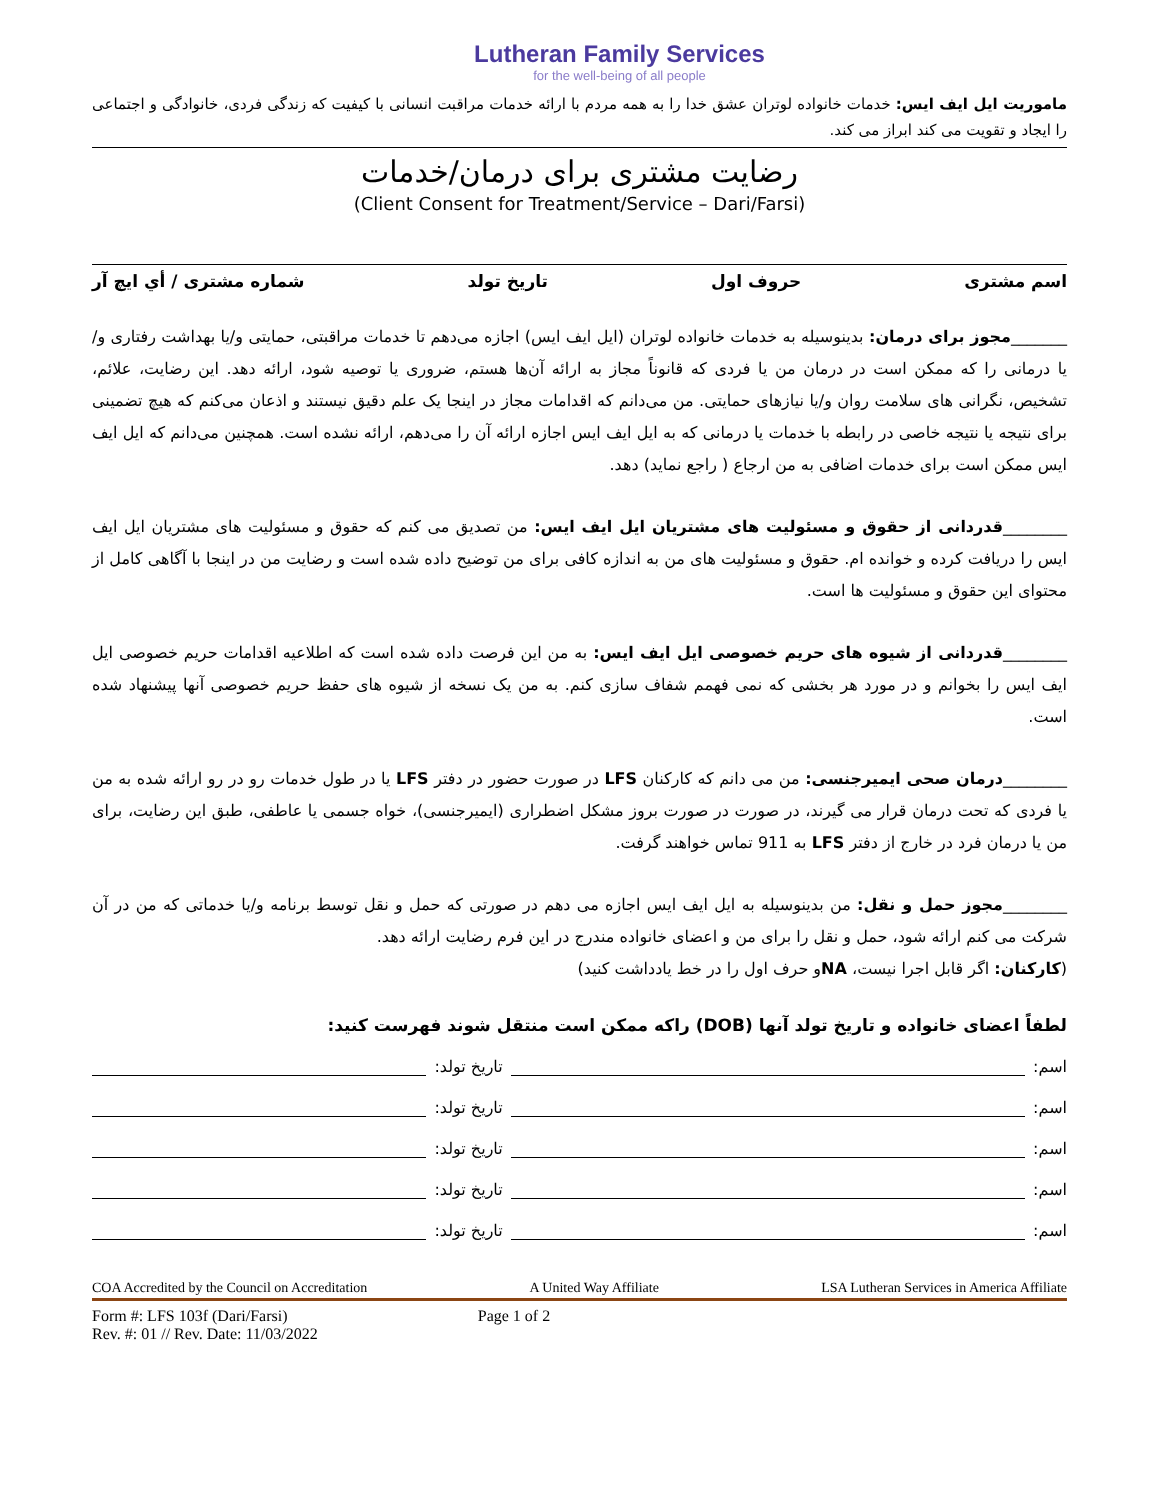Lutheran Family Services
for the well-being of all people
ماموریت ایل ایف ایس: خدمات خانواده لوتران عشق خدا را به همه مردم با ارائه خدمات مراقبت انسانی با کیفیت که زندگی فردی، خانوادگی و اجتماعی را ایجاد و تقویت می کند ابراز می کند.
رضایت مشتری برای درمان/خدمات
(Client Consent for Treatment/Service – Dari/Farsi)
اسم مشتری حروف اول تاریخ تولد شماره مشتری / أي ايچ آر
_______مجوز برای درمان: بدینوسیله به خدمات خانواده لوتران (ایل ایف ایس) اجازه می‌دهم تا خدمات مراقبتی، حمایتی و/یا بهداشت رفتاری و/یا درمانی را که ممکن است در درمان من یا فردی که قانوناً مجاز به ارائه آن‌ها هستم، ضروری یا توصیه شود، ارائه دهد. این رضایت، علائم، تشخیص، نگرانی های سلامت روان و/یا نیازهای حمایتی. من می‌دانم که اقدامات مجاز در اینجا یک علم دقیق نیستند و اذعان می‌کنم که هیچ تضمینی برای نتیجه یا نتیجه خاصی در رابطه با خدمات یا درمانی که به ایل ایف ایس اجازه ارائه آن را می‌دهم، ارائه نشده است. همچنین می‌دانم که ایل ایف ایس ممکن است برای خدمات اضافی به من ارجاع ( راجع نماید) دهد.
________قدردانی از حقوق و مسئولیت های مشتریان ایل ایف ایس: من تصدیق می کنم که حقوق و مسئولیت های مشتریان ایل ایف ایس را دریافت کرده و خوانده ام. حقوق و مسئولیت های من به اندازه کافی برای من توضیح داده شده است و رضایت من در اینجا با آگاهی کامل از محتوای این حقوق و مسئولیت ها است.
________قدردانی از شیوه های حریم خصوصی ایل ایف ایس: به من این فرصت داده شده است که اطلاعیه اقدامات حریم خصوصی ایل ایف ایس را بخوانم و در مورد هر بخشی که نمی فهمم شفاف سازی کنم. به من یک نسخه از شیوه های حفظ حریم خصوصی آنها پیشنهاد شده است.
________درمان صحی ایمیرجنسی: من می دانم که کارکنان LFS در صورت حضور در دفتر LFS یا در طول خدمات رو در رو ارائه شده به من یا فردی که تحت درمان قرار می گیرند، در صورت در صورت بروز مشکل اضطراری (ایمیرجنسی)، خواه جسمی یا عاطفی، طبق این رضایت، برای من یا درمان فرد در خارج از دفتر LFS به 911 تماس خواهند گرفت.
________مجوز حمل و نقل: من بدینوسیله به ایل ایف ایس اجازه می دهم در صورتی که حمل و نقل توسط برنامه و/یا خدماتی که من در آن شرکت می کنم ارائه شود، حمل و نقل را برای من و اعضای خانواده مندرج در این فرم رضایت ارائه دهد.
(کارکنان: اگر قابل اجرا نیست، NAو حرف اول را در خط یادداشت کنید)
لطفاً اعضای خانواده و تاریخ تولد آنها (DOB) راکه ممکن است منتقل شوند فهرست کنید:
اسم: تاریخ تولد:
اسم: تاریخ تولد:
اسم: تاریخ تولد:
اسم: تاریخ تولد:
اسم: تاریخ تولد:
COA Accredited by the Council on Accreditation A United Way Affiliate LSA Lutheran Services in America Affiliate
Form #: LFS 103f (Dari/Farsi)
Rev. #: 01 // Rev. Date: 11/03/2022
Page 1 of 2